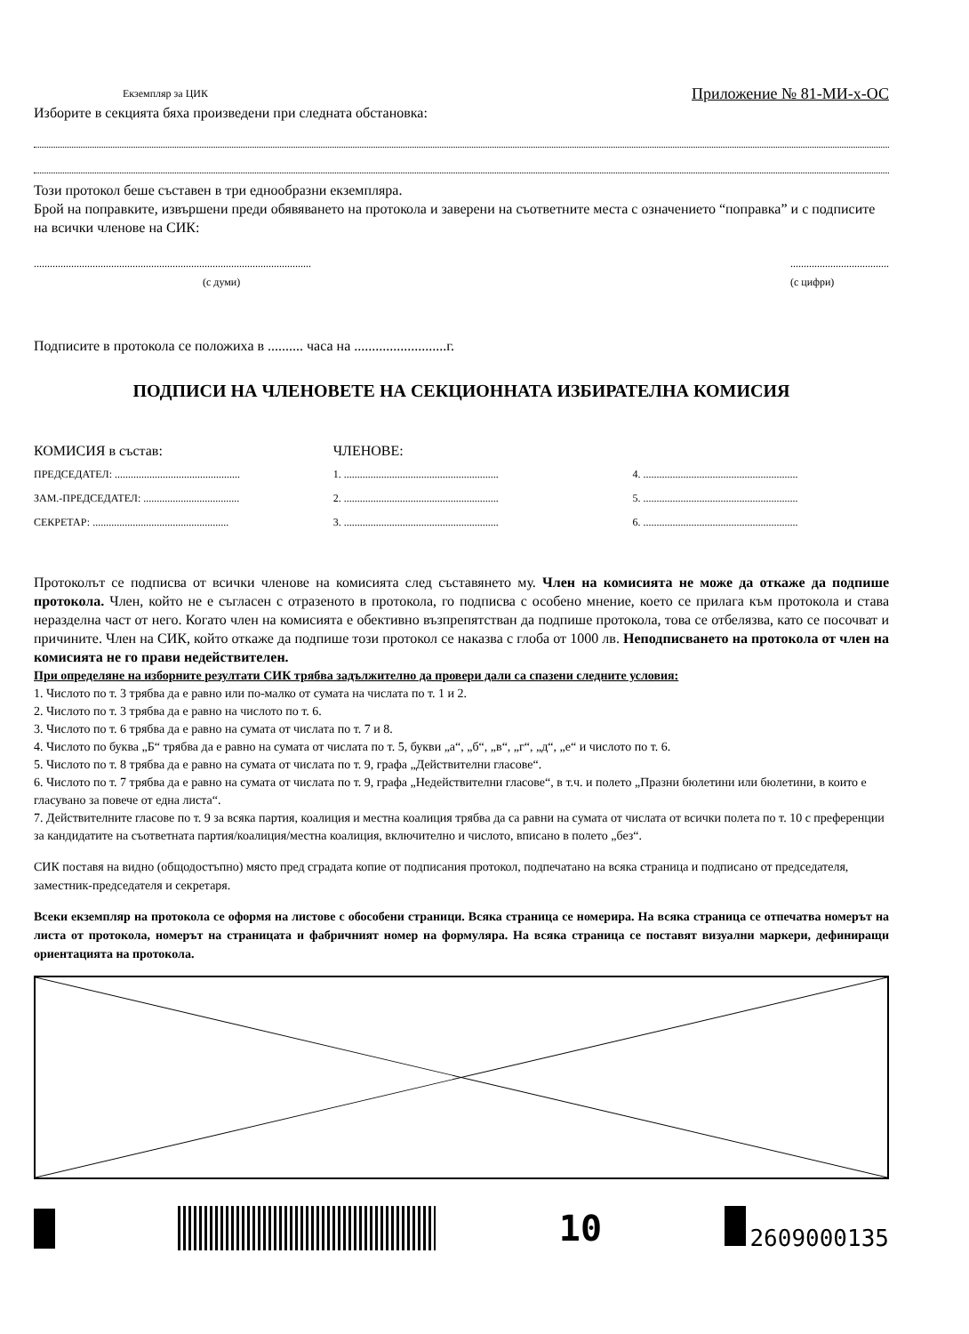Екземпляр за ЦИК Приложение № 81-МИ-х-ОС
Изборите в секцията бяха произведени при следната обстановка:
Този протокол беше съставен в три еднообразни екземпляра.
Брой на поправките, извършени преди обявяването на протокола и заверени на съответните места с означението “поправка” и с подписите на всички членове на СИК:
........................................................................................................
(с думи).....................................
(с цифри)
Подписите в протокола се положиха в .......... часа на ..........................г.
ПОДПИСИ НА ЧЛЕНОВЕТЕ НА СЕКЦИОННАТА ИЗБИРАТЕЛНА КОМИСИЯ
КОМИСИЯ в състав:
ПРЕДСЕДАТЕЛ: ...............................................
ЗАМ.-ПРЕДСЕДАТЕЛ: ....................................
СЕКРЕТАР: ...................................................
ЧЛЕНОВЕ:
1. ..........................................................
2. ..........................................................
3. ..........................................................
4. ..........................................................
5. ..........................................................
6. ..........................................................
Протоколът се подписва от всички членове на комисията след съставянето му. Член на комисията не може да откаже да подпише протокола. Член, който не е съгласен с отразеното в протокола, го подписва с особено мнение, което се прилага към протокола и става неразделна част от него. Когато член на комисията е обективно възпрепятстван да подпише протокола, това се отбелязва, като се посочват и причините. Член на СИК, който откаже да подпише този протокол се наказва с глоба от 1000 лв. Неподписването на протокола от член на комисията не го прави недействителен.
При определяне на изборните резултати СИК трябва задължително да провери дали са спазени следните условия:
1. Числото по т. 3 трябва да е равно или по-малко от сумата на числата по т. 1 и 2.
2. Числото по т. 3 трябва да е равно на числото по т. 6.
3. Числото по т. 6 трябва да е равно на сумата от числата по т. 7 и 8.
4. Числото по буква „Б“ трябва да е равно на сумата от числата по т. 5, букви „а“, „б“, „в“, „г“, „д“, „е“ и числото по т. 6.
5. Числото по т. 8 трябва да е равно на сумата от числата по т. 9, графа „Действителни гласове“.
6. Числото по т. 7 трябва да е равно на сумата от числата по т. 9, графа „Недействителни гласове“, в т.ч. и полето „Празни бюлетини или бюлетини, в които е гласувано за повече от една листа“.
7. Действителните гласове по т. 9 за всяка партия, коалиция и местна коалиция трябва да са равни на сумата от числата от всички полета по т. 10 с преференции за кандидатите на съответната партия/коалиция/местна коалиция, включително и числото, вписано в полето „без“.
СИК поставя на видно (общодостъпно) място пред сградата копие от подписания протокол, подпечатано на всяка страница и подписано от председателя, заместник-председателя и секретаря.
Всеки екземпляр на протокола се оформя на листове с обособени страници. Всяка страница се номерира. На всяка страница се отпечатва номерът на листа от протокола, номерът на страницата и фабричният номер на формуляра. На всяка страница се поставят визуални маркери, дефиниращи ориентацията на протокола.
10 2609000135